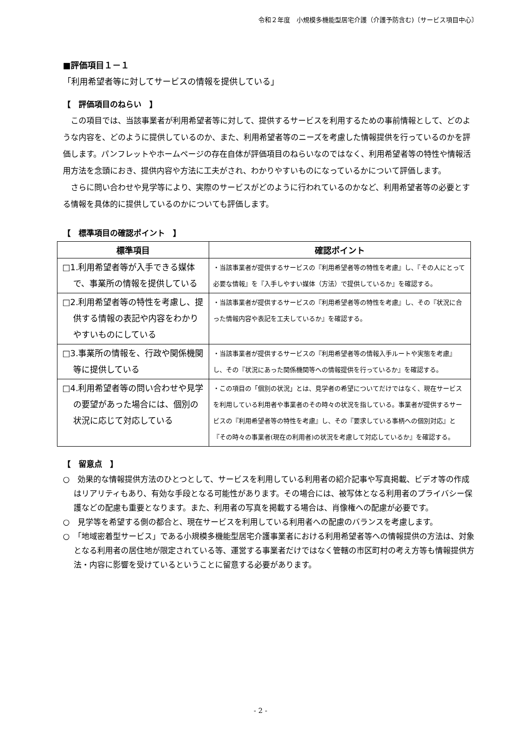令和２年度　小規模多機能型居宅介護（介護予防含む)〔サービス項目中心〕
■評価項目１－１
「利用希望者等に対してサービスの情報を提供している」
【　評価項目のねらい　】
この項目では、当該事業者が利用希望者等に対して、提供するサービスを利用するための事前情報として、どのような内容を、どのように提供しているのか、また、利用希望者等のニーズを考慮した情報提供を行っているのかを評価します。パンフレットやホームページの存在自体が評価項目のねらいなのではなく、利用希望者等の特性や情報活用方法を念頭におき、提供内容や方法に工夫がされ、わかりやすいものになっているかについて評価します。
さらに問い合わせや見学等により、実際のサービスがどのように行われているのかなど、利用希望者等の必要とする情報を具体的に提供しているのかについても評価します。
【　標準項目の確認ポイント　】
| 標準項目 | 確認ポイント |
| --- | --- |
| □1.利用希望者等が入手できる媒体で、事業所の情報を提供している | ・当該事業者が提供するサービスの『利用希望者等の特性を考慮』し、『その人にとって必要な情報』を『入手しやすい媒体（方法）で提供しているか』を確認する。 |
| □2.利用希望者等の特性を考慮し、提供する情報の表記や内容をわかりやすいものにしている | ・当該事業者が提供するサービスの『利用希望者等の特性を考慮』し、その『状況に合った情報内容や表記を工夫しているか』を確認する。 |
| □3.事業所の情報を、行政や関係機関等に提供している | ・当該事業者が提供するサービスの『利用希望者等の情報入手ルートや実態を考慮』し、その『状況にあった関係機関等への情報提供を行っているか』を確認する。 |
| □4.利用希望者等の問い合わせや見学の要望があった場合には、個別の状況に応じて対応している | ・この項目の「個別の状況」とは、見学者の希望についてだけではなく、現在サービスを利用している利用者や事業者のその時々の状況を指している。事業者が提供するサービスの『利用希望者等の特性を考慮』し、その『要求している事柄への個別対応』と『その時々の事業者(現在の利用者)の状況を考慮して対応しているか』を確認する。 |
【　留意点　】
○　効果的な情報提供方法のひとつとして、サービスを利用している利用者の紹介記事や写真掲載、ビデオ等の作成はリアリティもあり、有効な手段となる可能性があります。その場合には、被写体となる利用者のプライバシー保護などの配慮も重要となります。また、利用者の写真を掲載する場合は、肖像権への配慮が必要です。
○　見学等を希望する側の都合と、現在サービスを利用している利用者への配慮のバランスを考慮します。
○　「地域密着型サービス」である小規模多機能型居宅介護事業者における利用希望者等への情報提供の方法は、対象となる利用者の居住地が限定されている等、運営する事業者だけではなく管轄の市区町村の考え方等も情報提供方法・内容に影響を受けているということに留意する必要があります。
- 2 -